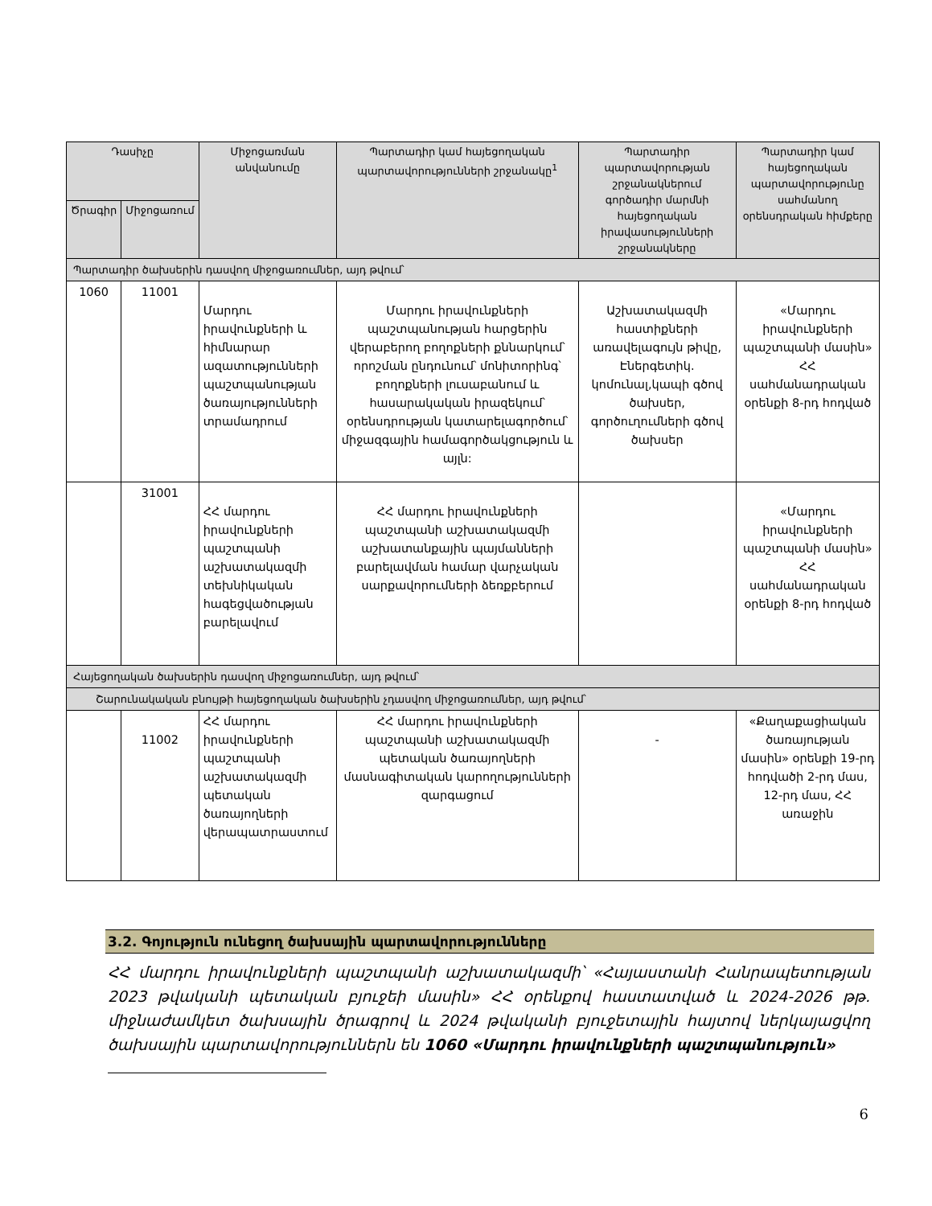| Դասիչը | | Միջոցառման անվանումը | Պարտադիր կամ հայեցողական պարտավորությունների շրջանակը<sup>1</sup> | Պարտադիր պարտավորության շրջանակներում գործադիր մարմնի հայեցողական իրավասությունների շրջանակները | Պարտադիր կամ հայեցողական պարտավորությունը սահմանող օրենսդրական հիմքերը |
| --- | --- | --- | --- | --- | --- |
| Ծրագիր | Միջոցառում | | | | |
| Պարտադիր ծախսերին դասվող միջոցառումներ, այդ թվում՝ | | | | | |
| 1060 | 11001 | Մարդու իրավունքների և հիմնարար ազատությունների պաշտպանության ծառայությունների տրամադրում | Մարդու իրավունքների պաշտպանության հարցերին վերաբերող բողոքների քննարկում՝ որոշման ընդունում՝ մոնիտորինգ՝ բողոքների լուսաբանում և հասարակական իրազեկում՝ օրենսդրության կատարելագործում՝ միջազգային համագործակցություն և այլն: | Աշխատակազմի հաստիքների առավելագույն թիվը, Էներգետիկ. կոմունալ,կապի գծով ծախսեր, գործուղումների գծով ծախսեր | «Մարդու իրավունքների պաշտպանի մասին» ՀՀ սահմանադրական օրենքի 8-րդ հոդված |
| | 31001 | ՀՀ մարդու իրավունքների պաշտպանի աշխատակազմի տեխնիկական հագեցվածության բարելավում | ՀՀ մարդու իրավունքների պաշտպանի աշխատակազմի աշխատանքային պայմանների բարելավման համար վարչական սարքավորումների ձեռքբերում | | «Մարդու իրավունքների պաշտպանի մասին» ՀՀ սահմանադրական օրենքի 8-րդ հոդված |
| Հայեցողական ծախսերին դասվող միջոցառումներ, այդ թվում՝ | | | | | |
| Շարունակական բնույթի հայեցողական ծախսերին չդասվող միջոցառումներ, այդ թվում՝ | | | | | |
| | 11002 | ՀՀ մարդու իրավունքների պաշտպանի աշխատակազմի պետական ծառայողների վերապատրաստում | ՀՀ մարդու իրավունքների պաշտպանի աշխատակազմի պետական ծառայողների մասնագիտական կարողությունների զարգացում | - | «Քաղաքացիական ծառայության մասին» օրենքի 19-րդ հոդվածի 2-րդ մաս, 12-րդ մաս, ՀՀ առաջին |
3.2. Գոյություն ունեցող ծախսային պարտավորությունները
ՀՀ մարդու իրավունքների պաշտպանի աշխատակազմի՝ «Հայաստանի Հանրապետության 2023 թվականի պետական բյուջեի մասին» ՀՀ օրենքով հաստատված և 2024-2026 թթ. միջնաժամկետ ծախսային ծրագրով և 2024 թվականի բյուջետային հայտով ներկայացվող ծախսային պարտավորություններն են 1060 «Մարդու իրավունքների պաշտպանություն»
6